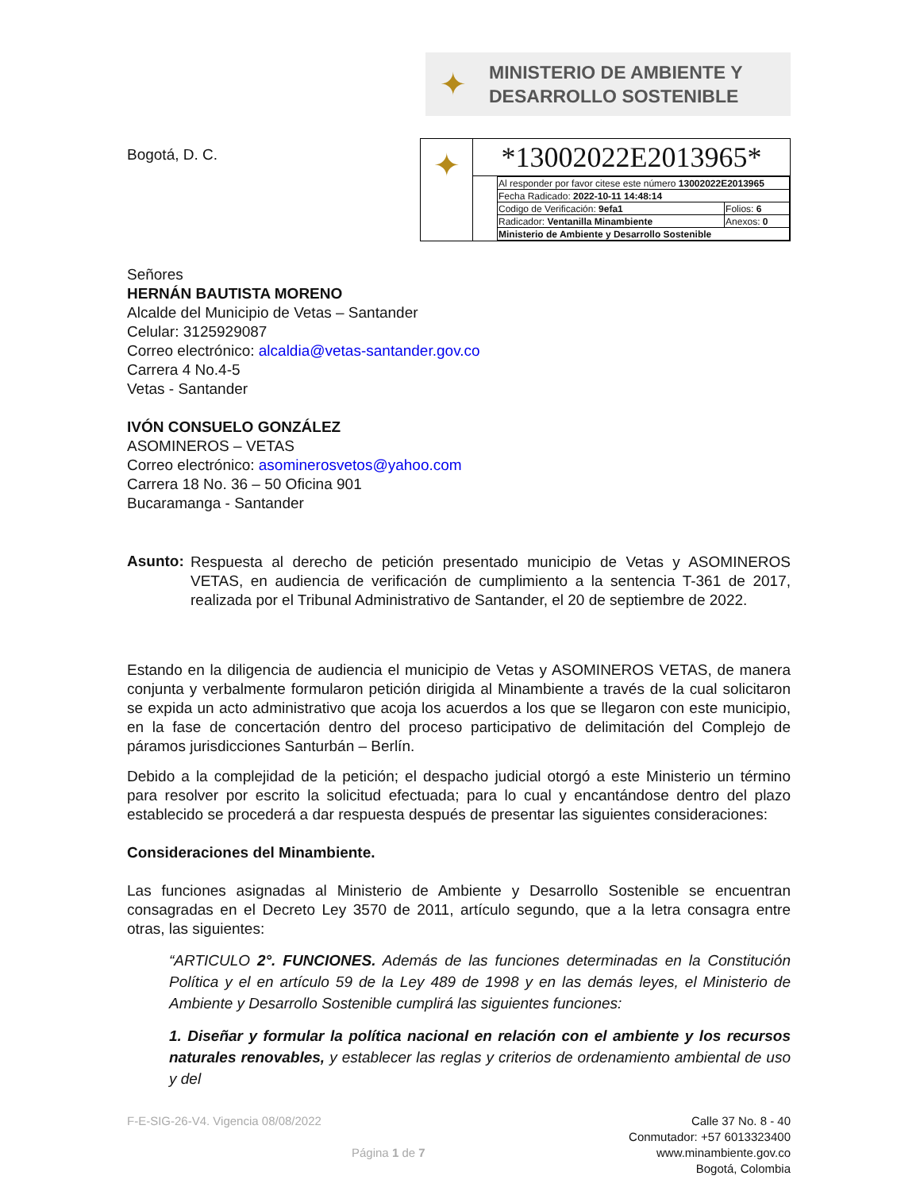✦
MINISTERIO DE AMBIENTE Y
DESARROLLO SOSTENIBLE
Bogotá, D. C.
✦
*13002022E2013965*
| Al responder por favor citese este número 13002022E2013965 | |
| Fecha Radicado: 2022-10-11 14:48:14 | |
| Codigo de Verificación: 9efa1 | Folios: 6 |
| Radicador: Ventanilla Minambiente | Anexos: 0 |
| Ministerio de Ambiente y Desarrollo Sostenible | |
Señores
HERNÁN BAUTISTA MORENO
Alcalde del Municipio de Vetas – Santander
Celular: 3125929087
Correo electrónico: alcaldia@vetas-santander.gov.co
Carrera 4 No.4-5
Vetas - Santander
IVÓN CONSUELO GONZÁLEZ
ASOMINEROS – VETAS
Correo electrónico: asominerosvetos@yahoo.com
Carrera 18 No. 36 – 50 Oficina 901
Bucaramanga - Santander
Asunto:
Respuesta al derecho de petición presentado municipio de Vetas y ASOMINEROS VETAS, en audiencia de verificación de cumplimiento a la sentencia T-361 de 2017, realizada por el Tribunal Administrativo de Santander, el 20 de septiembre de 2022.
Estando en la diligencia de audiencia el municipio de Vetas y ASOMINEROS VETAS, de manera conjunta y verbalmente formularon petición dirigida al Minambiente a través de la cual solicitaron se expida un acto administrativo que acoja los acuerdos a los que se llegaron con este municipio, en la fase de concertación dentro del proceso participativo de delimitación del Complejo de páramos jurisdicciones Santurbán – Berlín.
Debido a la complejidad de la petición; el despacho judicial otorgó a este Ministerio un término para resolver por escrito la solicitud efectuada; para lo cual y encantándose dentro del plazo establecido se procederá a dar respuesta después de presentar las siguientes consideraciones:
Consideraciones del Minambiente.
Las funciones asignadas al Ministerio de Ambiente y Desarrollo Sostenible se encuentran consagradas en el Decreto Ley 3570 de 2011, artículo segundo, que a la letra consagra entre otras, las siguientes:
“ARTICULO 2°. FUNCIONES. Además de las funciones determinadas en la Constitución Política y el en artículo 59 de la Ley 489 de 1998 y en las demás leyes, el Ministerio de Ambiente y Desarrollo Sostenible cumplirá las siguientes funciones:
1. Diseñar y formular la política nacional en relación con el ambiente y los recursos naturales renovables, y establecer las reglas y criterios de ordenamiento ambiental de uso y del
F-E-SIG-26-V4. Vigencia 08/08/2022
Página 1 de 7
Calle 37 No. 8 - 40
Conmutador: +57 6013323400
www.minambiente.gov.co
Bogotá, Colombia